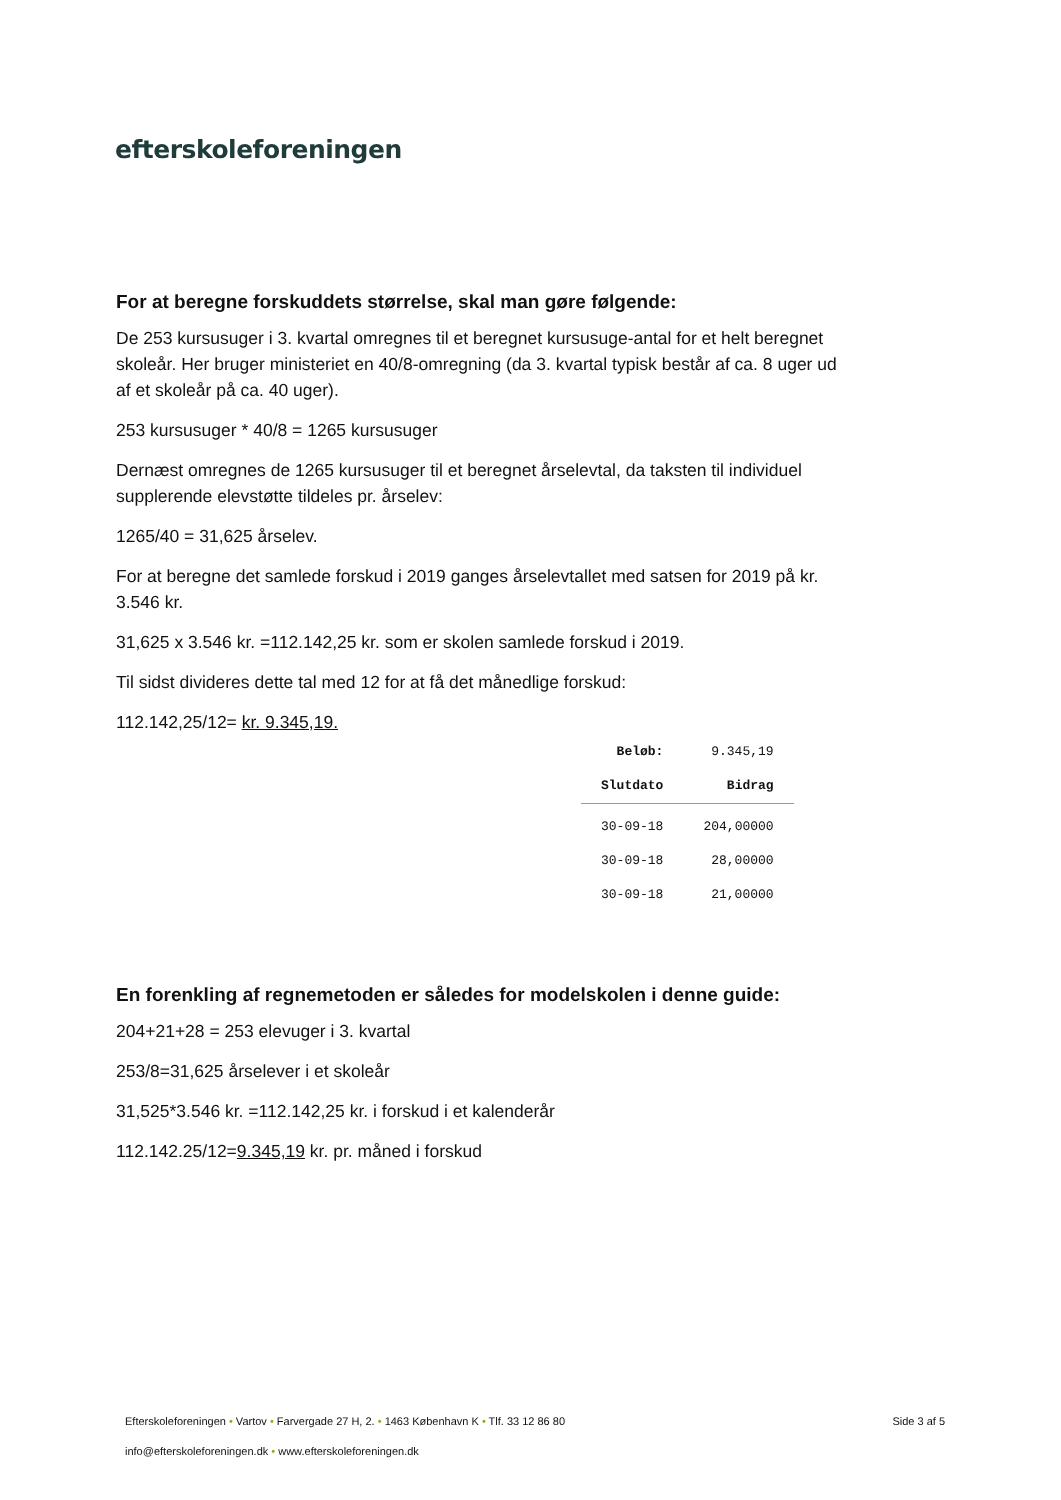efterskoleforeningen
For at beregne forskuddets størrelse, skal man gøre følgende:
De 253 kursusuger i 3. kvartal omregnes til et beregnet kursusuge-antal for et helt beregnet skoleår. Her bruger ministeriet en 40/8-omregning (da 3. kvartal typisk består af ca. 8 uger ud af et skoleår på ca. 40 uger).
253 kursusuger * 40/8 = 1265 kursusuger
Dernæst omregnes de 1265 kursusuger til et beregnet årselevtal, da taksten til individuel supplerende elevstøtte tildeles pr. årselev:
1265/40 = 31,625 årselev.
For at beregne det samlede forskud i 2019 ganges årselevtallet med satsen for 2019 på kr. 3.546 kr.
31,625 x 3.546 kr. =112.142,25 kr. som er skolen samlede forskud i 2019.
Til sidst divideres dette tal med 12 for at få det månedlige forskud:
112.142,25/12= kr. 9.345,19.
| Beløb: | 9.345,19 |
| Slutdato | Bidrag |
| 30-09-18 | 204,00000 |
| 30-09-18 | 28,00000 |
| 30-09-18 | 21,00000 |
En forenkling af regnemetoden er således for modelskolen i denne guide:
204+21+28 = 253 elevuger i 3. kvartal
253/8=31,625 årselever i et skoleår
31,525*3.546 kr. =112.142,25 kr. i forskud i et kalenderår
112.142.25/12=9.345,19 kr. pr. måned i forskud
Efterskoleforeningen • Vartov • Farvergade 27 H, 2. • 1463 København K • Tlf. 33 12 86 80
Side 3 af 5
info@efterskoleforeningen.dk • www.efterskoleforeningen.dk